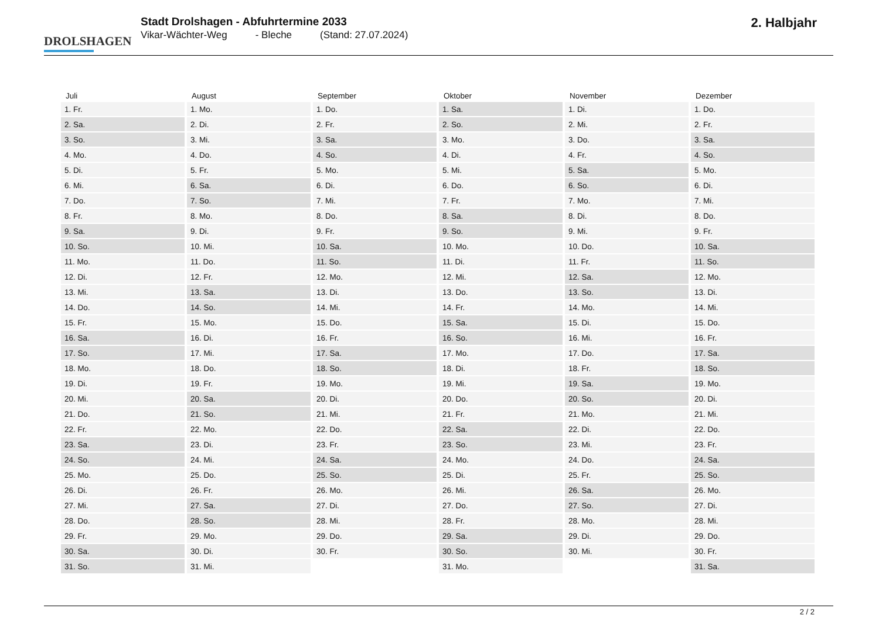DROLSHAGEN
Stadt Drolshagen - Abfuhrtermine 2033
Vikar-Wächter-Weg - Bleche (Stand: 27.07.2024)
2. Halbjahr
| Juli | August | September | Oktober | November | Dezember |
| --- | --- | --- | --- | --- | --- |
| 1. Fr. | 1. Mo. | 1. Do. | 1. Sa. | 1. Di. | 1. Do. |
| 2. Sa. | 2. Di. | 2. Fr. | 2. So. | 2. Mi. | 2. Fr. |
| 3. So. | 3. Mi. | 3. Sa. | 3. Mo. | 3. Do. | 3. Sa. |
| 4. Mo. | 4. Do. | 4. So. | 4. Di. | 4. Fr. | 4. So. |
| 5. Di. | 5. Fr. | 5. Mo. | 5. Mi. | 5. Sa. | 5. Mo. |
| 6. Mi. | 6. Sa. | 6. Di. | 6. Do. | 6. So. | 6. Di. |
| 7. Do. | 7. So. | 7. Mi. | 7. Fr. | 7. Mo. | 7. Mi. |
| 8. Fr. | 8. Mo. | 8. Do. | 8. Sa. | 8. Di. | 8. Do. |
| 9. Sa. | 9. Di. | 9. Fr. | 9. So. | 9. Mi. | 9. Fr. |
| 10. So. | 10. Mi. | 10. Sa. | 10. Mo. | 10. Do. | 10. Sa. |
| 11. Mo. | 11. Do. | 11. So. | 11. Di. | 11. Fr. | 11. So. |
| 12. Di. | 12. Fr. | 12. Mo. | 12. Mi. | 12. Sa. | 12. Mo. |
| 13. Mi. | 13. Sa. | 13. Di. | 13. Do. | 13. So. | 13. Di. |
| 14. Do. | 14. So. | 14. Mi. | 14. Fr. | 14. Mo. | 14. Mi. |
| 15. Fr. | 15. Mo. | 15. Do. | 15. Sa. | 15. Di. | 15. Do. |
| 16. Sa. | 16. Di. | 16. Fr. | 16. So. | 16. Mi. | 16. Fr. |
| 17. So. | 17. Mi. | 17. Sa. | 17. Mo. | 17. Do. | 17. Sa. |
| 18. Mo. | 18. Do. | 18. So. | 18. Di. | 18. Fr. | 18. So. |
| 19. Di. | 19. Fr. | 19. Mo. | 19. Mi. | 19. Sa. | 19. Mo. |
| 20. Mi. | 20. Sa. | 20. Di. | 20. Do. | 20. So. | 20. Di. |
| 21. Do. | 21. So. | 21. Mi. | 21. Fr. | 21. Mo. | 21. Mi. |
| 22. Fr. | 22. Mo. | 22. Do. | 22. Sa. | 22. Di. | 22. Do. |
| 23. Sa. | 23. Di. | 23. Fr. | 23. So. | 23. Mi. | 23. Fr. |
| 24. So. | 24. Mi. | 24. Sa. | 24. Mo. | 24. Do. | 24. Sa. |
| 25. Mo. | 25. Do. | 25. So. | 25. Di. | 25. Fr. | 25. So. |
| 26. Di. | 26. Fr. | 26. Mo. | 26. Mi. | 26. Sa. | 26. Mo. |
| 27. Mi. | 27. Sa. | 27. Di. | 27. Do. | 27. So. | 27. Di. |
| 28. Do. | 28. So. | 28. Mi. | 28. Fr. | 28. Mo. | 28. Mi. |
| 29. Fr. | 29. Mo. | 29. Do. | 29. Sa. | 29. Di. | 29. Do. |
| 30. Sa. | 30. Di. | 30. Fr. | 30. So. | 30. Mi. | 30. Fr. |
| 31. So. | 31. Mi. | | 31. Mo. | | 31. Sa. |
2 / 2